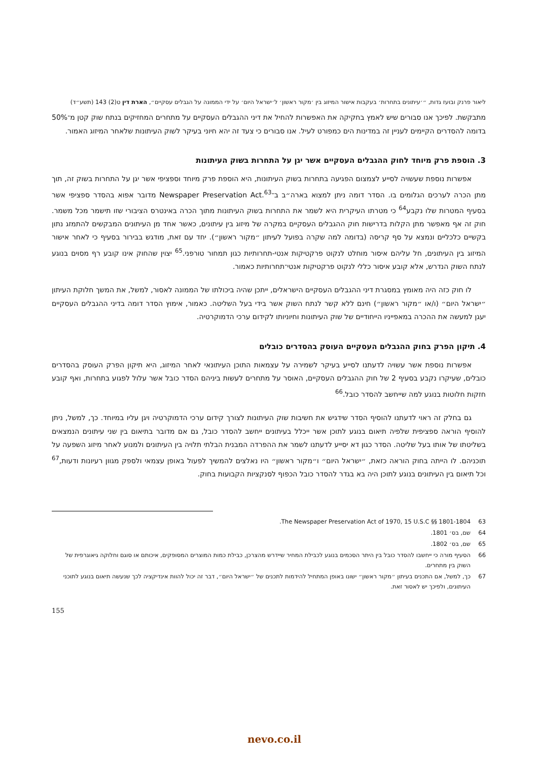ליאור פרנק ובועז גדות, ״׳עיתונים בתחרות׳ בעקבות אישור המיזוג בין ׳מקור ראשון׳ ל׳ישראל היום׳ על ידי הממונה על הגבלים עסקיים״, הארת דין ט(2) 143 (תשע״ד)
מתבקשת. לפיכך אנו סבורים שיש לאמץ בחקיקה את האפשרות להחיל את דיני ההגבלים העסקיים על מתחרים המחזיקים בנתח שוק קטן מ־50% בדומה להסדרים הקיימים לעניין זה במדינות הים כמפורט לעיל. אנו סבורים כי צעד זה יהא חיוני בעיקר לשוק העיתונות שלאחר המיזוג האמור.
3. הוספת פרק מיוחד לחוק ההגבלים העסקיים אשר יגן על התחרות בשוק העיתונות
אפשרות נוספת שעשויה לסייע לצמצום הפגיעה בתחרות בשוק העיתונות, היא הוספת פרק מיוחד וספציפי אשר יגן על התחרות בשוק זה, תוך מתן הכרה לערכים הגלומים בו. הסדר דומה ניתן למצוא בארה״ב ב־Newspaper Preservation Act.<sup>63</sup> מדובר אפוא בהסדר ספציפי אשר בסעיף המטרות שלו נקבע<sup>64</sup> כי מטרתו העיקרית היא לשמר את התחרות בשוק העיתונות מתוך הכרה באינטרס הציבורי שזו תישמר מכל משמר. חוק זה אף מאפשר מתן הקלות בדרישות חוק ההגבלים העסקיים במקרה של מיזוג בין עיתונים, כאשר אחד מן העיתונים המבקשים להתמזג נתון בקשיים כלכליים ונמצא על סף קריסה (בדומה למה שקרה בפועל לעיתון ״מקור ראשון״). יחד עם זאת, מודגש בבירור בסעיף כי לאחר אישור המיזוג בין העיתונים, חל עליהם איסור מוחלט לנקוט פרקטיקות אנטי-תחרותיות כגון תמחור טורפני.<sup>65</sup> יצוין שהחוק אינו קובע רף מסוים בנוגע לנתח השוק הנדרש, אלא קובע איסור כללי לנקוט פרקטיקות אנטי־תחרותיות כאמור.
לו חוק כזה היה מאומץ במסגרת דיני ההגבלים העסקיים הישראלים, ייתכן שהיה ביכולתו של הממונה לאסור, למשל, את המשך חלוקת העיתון ״ישראל היום״ (ו/או ״מקור ראשון״) חינם ללא קשר לנתח השוק אשר בידי בעל השליטה. כאמור, אימוץ הסדר דומה בדיני ההגבלים העסקיים יעגן למעשה את ההכרה במאפייניו הייחודיים של שוק העיתונות וחיוניותו לקידום ערכי הדמוקרטיה.
4. תיקון הפרק בחוק ההגבלים העסקיים העוסק בהסדרים כובלים
אפשרות נוספת אשר עשויה לדעתנו לסייע בעיקר לשמירה על עצמאות התוכן העיתונאי לאחר המיזוג, היא תיקון הפרק העוסק בהסדרים כובלים, שעיקרו נקבע בסעיף 2 של חוק ההגבלים העסקיים, האוסר על מתחרים לעשות ביניהם הסדר כובל אשר עלול לפגוע בתחרות, ואף קובע חזקות חלוטות בנוגע למה שייחשב להסדר כובל.<sup>66</sup>
גם בחלק זה ראוי לדעתנו להוסיף הסדר שידגיש את חשיבות שוק העיתונות לצורך קידום ערכי הדמוקרטיה ויגן עליו במיוחד. כך, למשל, ניתן להוסיף הוראה ספציפית שלפיה תיאום בנוגע לתוכן אשר ייכלל בעיתונים ייחשב להסדר כובל, גם אם מדובר בתיאום בין שני עיתונים הנמצאים בשליטתו של אותו בעל שליטה. הסדר כגון דא יסייע לדעתנו לשמר את ההפרדה המבנית הבלתי תלויה בין העיתונים ולמנוע לאחר מיזוג השפעה על תוכניהם. לו הייתה בחוק הוראה כזאת, ״ישראל היום״ ו״מקור ראשון״ היו נאלצים להמשיך לפעול באופן עצמאי ולספק מגוון רעיונות ודעות,<sup>67</sup> וכל תיאום בין העיתונים בנוגע לתוכן היה בא בגדר להסדר כובל הכפוף לסנקציות הקבועות בחוק.
63 The Newspaper Preservation Act of 1970, 15 U.S.C §§ 1801-1804.
64 שם, בס׳ 1801.
65 שם, בס׳ 1802.
66 הסעיף מורה כי ייחשבו להסדר כובל בין היתר הסכמים בנוגע לכבילת המחיר שיידרש מהצרכן, כבילת כמות המוצרים המסופקים, איכותם או סוגם וחלוקה גיאוגרפית של השוק בין מתחרים.
67 כך, למשל, אם התכנים בעיתון ״מקור ראשון״ ישונו באופן המתחיל להידמות לתכנים של ״ישראל היום״, דבר זה יכול להוות אינדיקציה לכך שנעשה תיאום בנוגע לתוכני העיתונים, ולפיכך יש לאסור זאת.
155
nevo.co.il